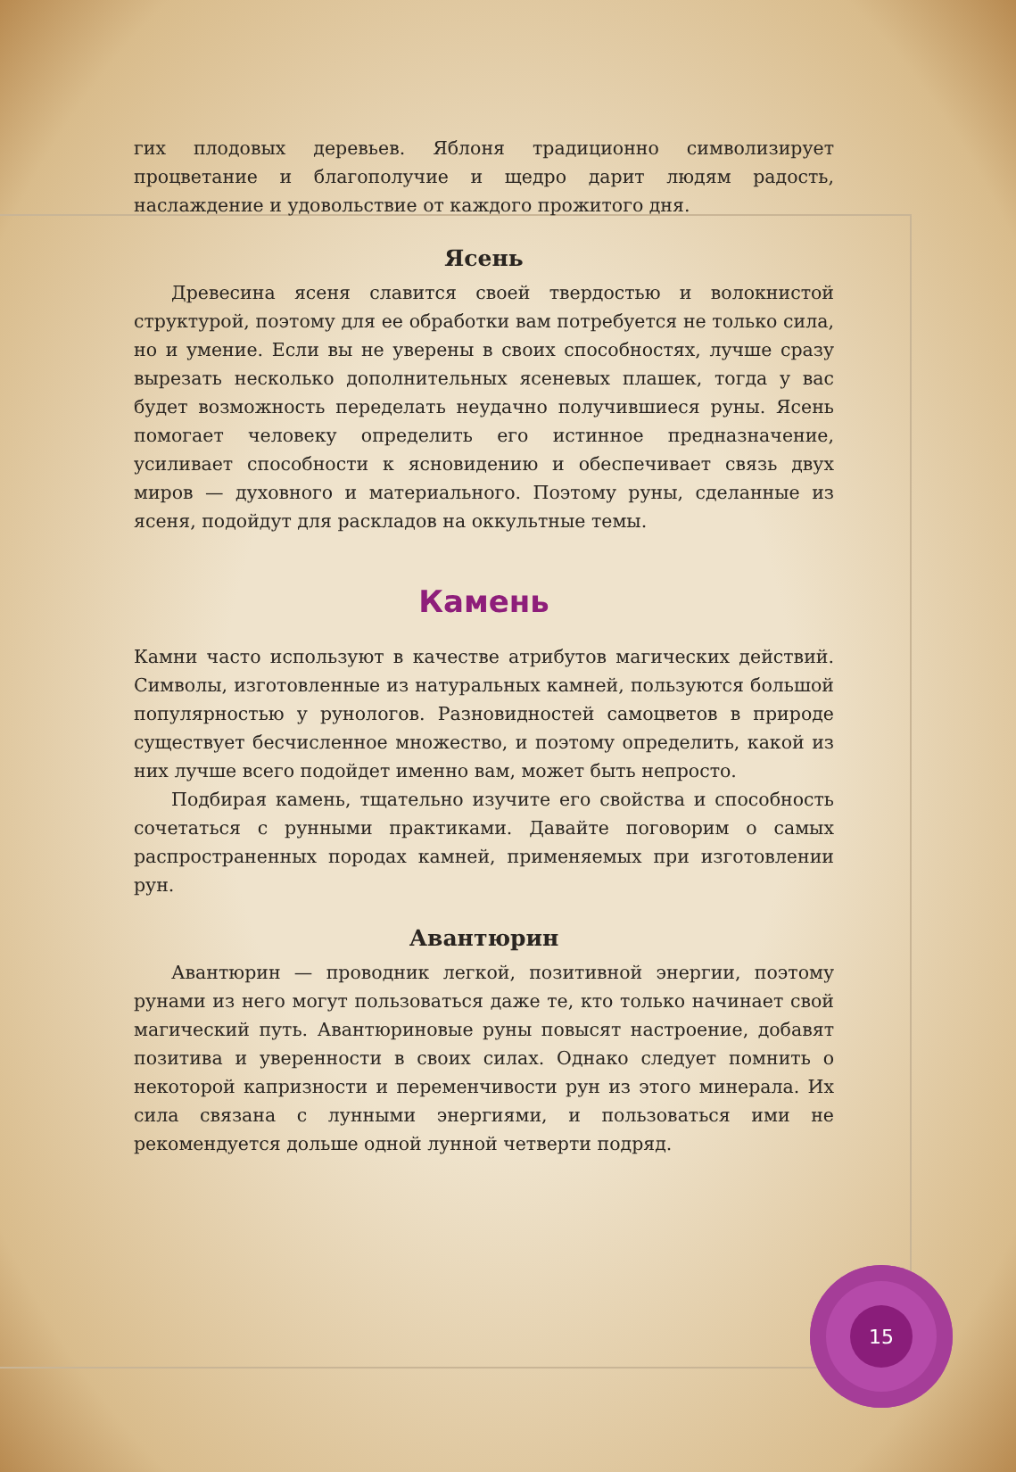гих плодовых деревьев. Яблоня традиционно символизирует процветание и благополучие и щедро дарит людям радость, наслаждение и удовольствие от каждого прожитого дня.
Ясень
Древесина ясеня славится своей твердостью и волокнистой структурой, поэтому для ее обработки вам потребуется не только сила, но и умение. Если вы не уверены в своих способностях, лучше сразу вырезать несколько дополнительных ясеневых плашек, тогда у вас будет возможность переделать неудачно получившиеся руны. Ясень помогает человеку определить его истинное предназначение, усиливает способности к ясновидению и обеспечивает связь двух миров — духовного и материального. Поэтому руны, сделанные из ясеня, подойдут для раскладов на оккультные темы.
Камень
Камни часто используют в качестве атрибутов магических действий. Символы, изготовленные из натуральных камней, пользуются большой популярностью у рунологов. Разновидностей самоцветов в природе существует бесчисленное множество, и поэтому определить, какой из них лучше всего подойдет именно вам, может быть непросто.
Подбирая камень, тщательно изучите его свойства и способность сочетаться с рунными практиками. Давайте поговорим о самых распространенных породах камней, применяемых при изготовлении рун.
Авантюрин
Авантюрин — проводник легкой, позитивной энергии, поэтому рунами из него могут пользоваться даже те, кто только начинает свой магический путь. Авантюриновые руны повысят настроение, добавят позитива и уверенности в своих силах. Однако следует помнить о некоторой капризности и переменчивости рун из этого минерала. Их сила связана с лунными энергиями, и пользоваться ими не рекомендуется дольше одной лунной четверти подряд.
15